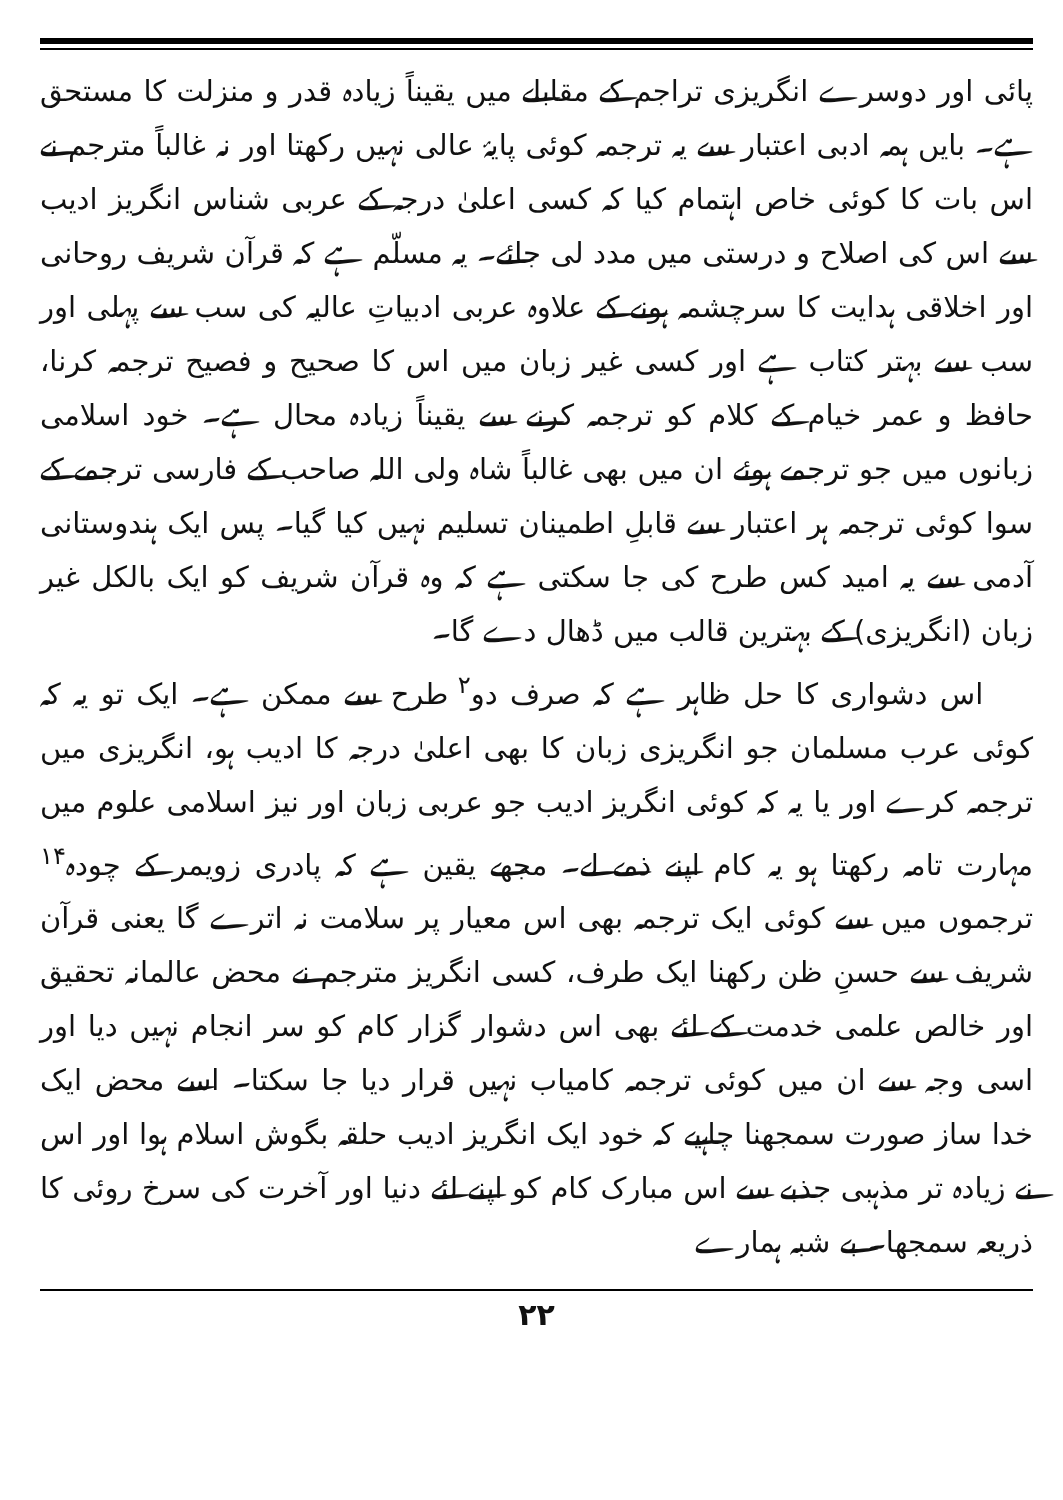پائی اور دوسرے انگریزی تراجم کے مقابلے میں یقیناً زیادہ قدر و منزلت کا مستحق ہے۔ بایں ہمہ ادبی اعتبار سے یہ ترجمہ کوئی پایۂ عالی نہیں رکھتا اور نہ غالباً مترجم نے اس بات کا کوئی خاص اہتمام کیا کہ کسی اعلیٰ درجہ کے عربی شناس انگریز ادیب سے اس کی اصلاح و درستی میں مدد لی جائے۔ یہ مسلّم ہے کہ قرآن شریف روحانی اور اخلاقی ہدایت کا سرچشمہ ہونے کے علاوہ عربی ادبیاتِ عالیہ کی سب سے پہلی اور سب سے بہتر کتاب ہے اور کسی غیر زبان میں اس کا صحیح و فصیح ترجمہ کرنا، حافظ و عمر خیام کے کلام کو ترجمہ کرنے سے یقیناً زیادہ محال ہے۔ خود اسلامی زبانوں میں جو ترجمے ہوئے ان میں بھی غالباً شاہ ولی اللہ صاحب کے فارسی ترجمے کے سوا کوئی ترجمہ ہر اعتبار سے قابلِ اطمینان تسلیم نہیں کیا گیا۔ پس ایک ہندوستانی آدمی سے یہ امید کس طرح کی جا سکتی ہے کہ وہ قرآن شریف کو ایک بالکل غیر زبان (انگریزی) کے بہترین قالب میں ڈھال دے گا۔
اس دشواری کا حل ظاہر ہے کہ صرف دو<sup>۲</sup> طرح سے ممکن ہے۔ ایک تو یہ کہ کوئی عرب مسلمان جو انگریزی زبان کا بھی اعلیٰ درجہ کا ادیب ہو، انگریزی میں ترجمہ کرے اور یا یہ کہ کوئی انگریز ادیب جو عربی زبان اور نیز اسلامی علوم میں مہارت تامہ رکھتا ہو یہ کام اپنے ذمے لے۔ مجھے یقین ہے کہ پادری زویمر کے چودہ<sup>۱۴</sup> ترجموں میں سے کوئی ایک ترجمہ بھی اس معیار پر سلامت نہ اترے گا یعنی قرآن شریف سے حسنِ ظن رکھنا ایک طرف، کسی انگریز مترجم نے محض عالمانہ تحقیق اور خالص علمی خدمت کے لئے بھی اس دشوار گزار کام کو سر انجام نہیں دیا اور اسی وجہ سے ان میں کوئی ترجمہ کامیاب نہیں قرار دیا جا سکتا۔ اسے محض ایک خدا ساز صورت سمجھنا چاہیے کہ خود ایک انگریز ادیب حلقہ بگوش اسلام ہوا اور اس نے زیادہ تر مذہبی جذبے سے اس مبارک کام کو اپنے لئے دنیا اور آخرت کی سرخ روئی کا ذریعہ سمجھا۔ بے شبہ ہمارے
۲۲